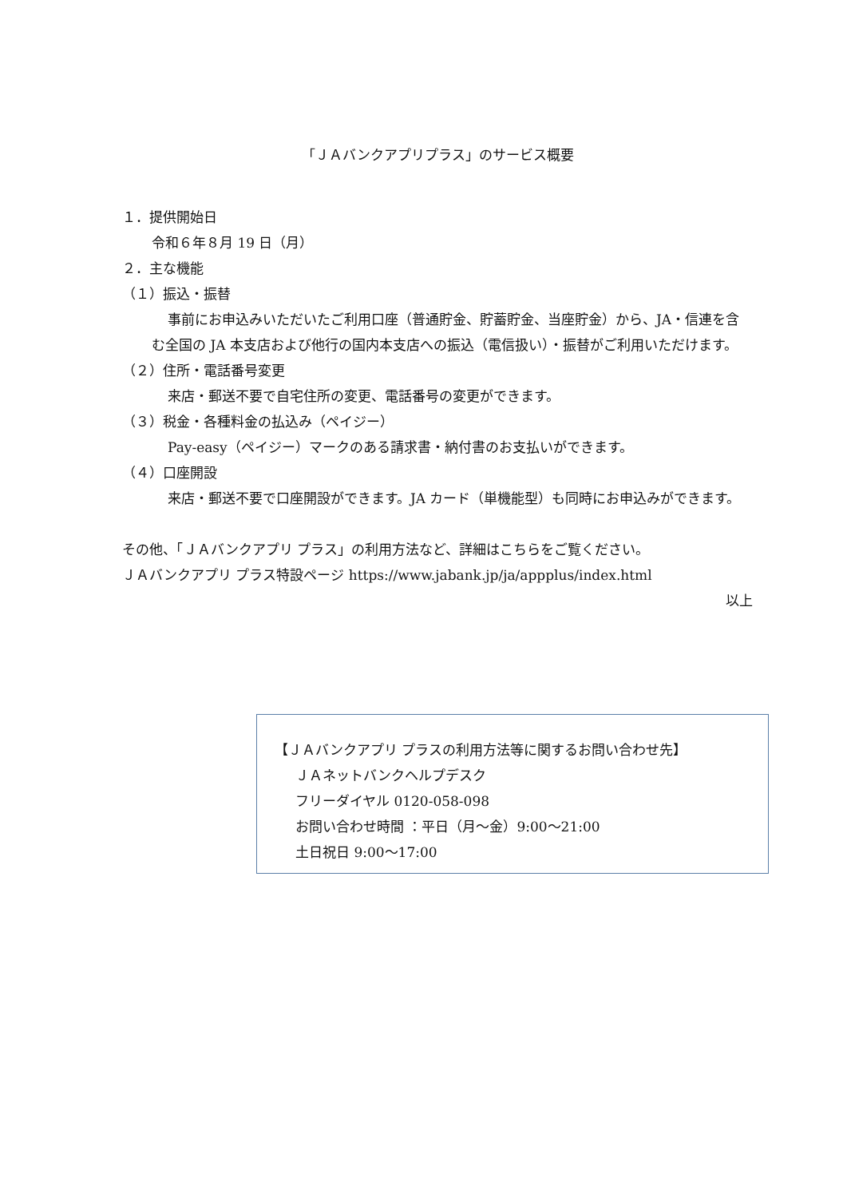「ＪＡバンクアプリプラス」のサービス概要
１．提供開始日
令和６年８月 19 日（月）
２．主な機能
（１）振込・振替
事前にお申込みいただいたご利用口座（普通貯金、貯蓄貯金、当座貯金）から、JA・信連を含む全国の JA 本支店および他行の国内本支店への振込（電信扱い）・振替がご利用いただけます。
（２）住所・電話番号変更
来店・郵送不要で自宅住所の変更、電話番号の変更ができます。
（３）税金・各種料金の払込み（ペイジー）
Pay-easy（ペイジー）マークのある請求書・納付書のお支払いができます。
（４）口座開設
来店・郵送不要で口座開設ができます。JA カード（単機能型）も同時にお申込みができます。
その他、「ＪＡバンクアプリ プラス」の利用方法など、詳細はこちらをご覧ください。
ＪＡバンクアプリ プラス特設ページ https://www.jabank.jp/ja/appplus/index.html
以上
【ＪＡバンクアプリ プラスの利用方法等に関するお問い合わせ先】
ＪＡネットバンクヘルプデスク
フリーダイヤル 0120-058-098
お問い合わせ時間 ：平日（月～金）9:00～21:00
土日祝日 9:00～17:00